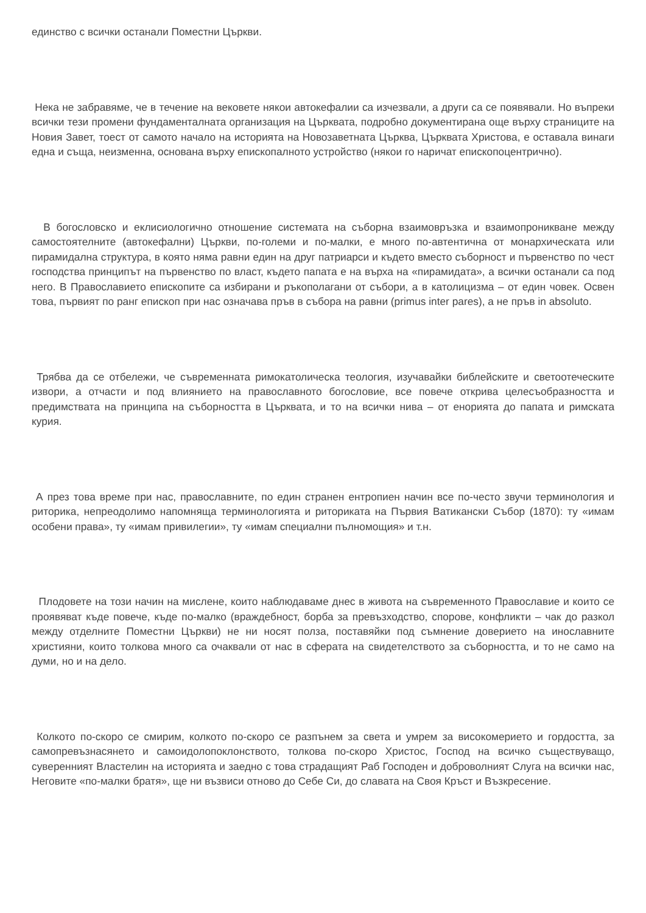единство с всички останали Поместни Църкви.
Нека не забравяме, че в течение на вековете някои автокефалии са изчезвали, а други са се появявали. Но въпреки всички тези промени фундаменталната организация на Църквата, подробно документирана още върху страниците на Новия Завет, тоест от самото начало на историята на Новозаветната Църква, Църквата Христова, е оставала винаги една и съща, неизменна, основана върху епископалното устройство (някои го наричат епископоцентрично).
В богословско и еклисиологично отношение системата на съборна взаимовръзка и взаимопроникване между самостоятелните (автокефални) Църкви, по-големи и по-малки, е много по-автентична от монархическата или пирамидална структура, в която няма равни един на друг патриарси и където вместо съборност и първенство по чест господства принципът на първенство по власт, където папата е на върха на «пирамидата», а всички останали са под него. В Православието епископите са избирани и ръкополагани от събори, а в католицизма – от един човек. Освен това, първият по ранг епископ при нас означава пръв в събора на равни (primus inter pares), а не пръв in absoluto.
Трябва да се отбележи, че съвременната римокатолическа теология, изучавайки библейските и светоотеческите извори, а отчасти и под влиянието на православното богословие, все повече открива целесъобразността и предимствата на принципа на съборността в Църквата, и то на всички нива – от енорията до папата и римската курия.
А през това време при нас, православните, по един странен ентропиен начин все по-често звучи терминология и риторика, непреодолимо напомняща терминологията и риториката на Първия Ватикански Събор (1870): ту «имам особени права», ту «имам привилегии», ту «имам специални пълномощия» и т.н.
Плодовете на този начин на мислене, които наблюдаваме днес в живота на съвременното Православие и които се проявяват къде повече, къде по-малко (враждебност, борба за превъзходство, спорове, конфликти – чак до разкол между отделните Поместни Църкви) не ни носят полза, поставяйки под съмнение доверието на инославните християни, които толкова много са очаквали от нас в сферата на свидетелството за съборността, и то не само на думи, но и на дело.
Колкото по-скоро се смирим, колкото по-скоро се разпънем за света и умрем за високомерието и гордостта, за самопревъзнасянето и самоидолопоклонството, толкова по-скоро Христос, Господ на всичко съществуващо, суверенният Властелин на историята и заедно с това страдащият Раб Господен и доброволният Слуга на всички нас, Неговите «по-малки братя», ще ни възвиси отново до Себе Си, до славата на Своя Кръст и Възкресение.